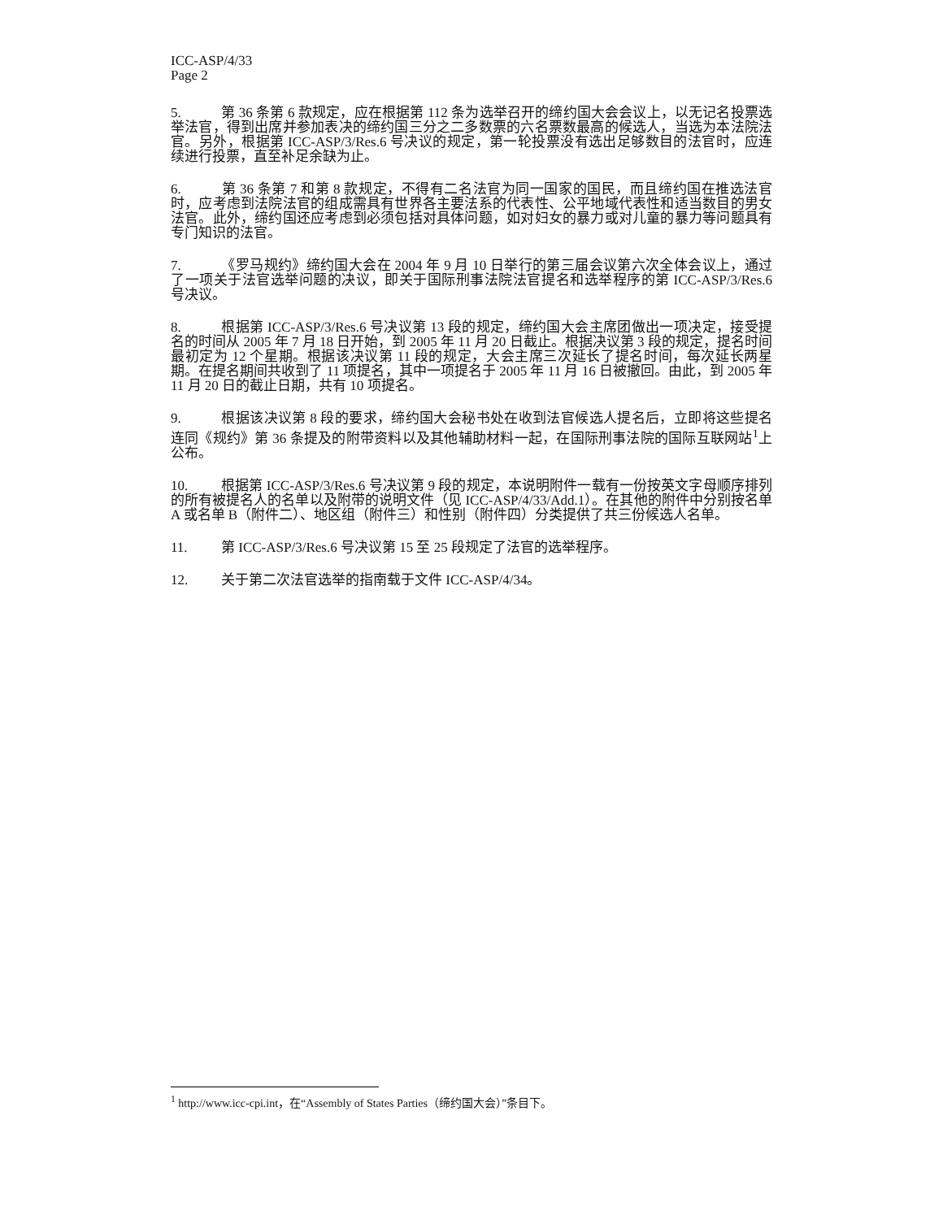ICC-ASP/4/33
Page 2
5. 第 36 条第 6 款规定，应在根据第 112 条为选举召开的缔约国大会会议上，以无记名投票选举法官，得到出席并参加表决的缔约国三分之二多数票的六名票数最高的候选人，当选为本法院法官。另外，根据第 ICC-ASP/3/Res.6 号决议的规定，第一轮投票没有选出足够数目的法官时，应连续进行投票，直至补足余缺为止。
6. 第 36 条第 7 和第 8 款规定，不得有二名法官为同一国家的国民，而且缔约国在推选法官时，应考虑到法院法官的组成需具有世界各主要法系的代表性、公平地域代表性和适当数目的男女法官。此外，缔约国还应考虑到必须包括对具体问题，如对妇女的暴力或对儿童的暴力等问题具有专门知识的法官。
7. 《罗马规约》缔约国大会在 2004 年 9 月 10 日举行的第三届会议第六次全体会议上，通过了一项关于法官选举问题的决议，即关于国际刑事法院法官提名和选举程序的第 ICC-ASP/3/Res.6 号决议。
8. 根据第 ICC-ASP/3/Res.6 号决议第 13 段的规定，缔约国大会主席团做出一项决定，接受提名的时间从 2005 年 7 月 18 日开始，到 2005 年 11 月 20 日截止。根据决议第 3 段的规定，提名时间最初定为 12 个星期。根据该决议第 11 段的规定，大会主席三次延长了提名时间，每次延长两星期。在提名期间共收到了 11 项提名，其中一项提名于 2005 年 11 月 16 日被撤回。由此，到 2005 年 11 月 20 日的截止日期，共有 10 项提名。
9. 根据该决议第 8 段的要求，缔约国大会秘书处在收到法官候选人提名后，立即将这些提名连同《规约》第 36 条提及的附带资料以及其他辅助材料一起，在国际刑事法院的国际互联网站<sup>1</sup>上公布。
10. 根据第 ICC-ASP/3/Res.6 号决议第 9 段的规定，本说明附件一载有一份按英文字母顺序排列的所有被提名人的名单以及附带的说明文件（见 ICC-ASP/4/33/Add.1）。在其他的附件中分别按名单 A 或名单 B（附件二）、地区组（附件三）和性别（附件四）分类提供了共三份候选人名单。
11. 第 ICC-ASP/3/Res.6 号决议第 15 至 25 段规定了法官的选举程序。
12. 关于第二次法官选举的指南载于文件 ICC-ASP/4/34。
<sup>1</sup> http://www.icc-cpi.int，在“Assembly of States Parties（缔约国大会）”条目下。